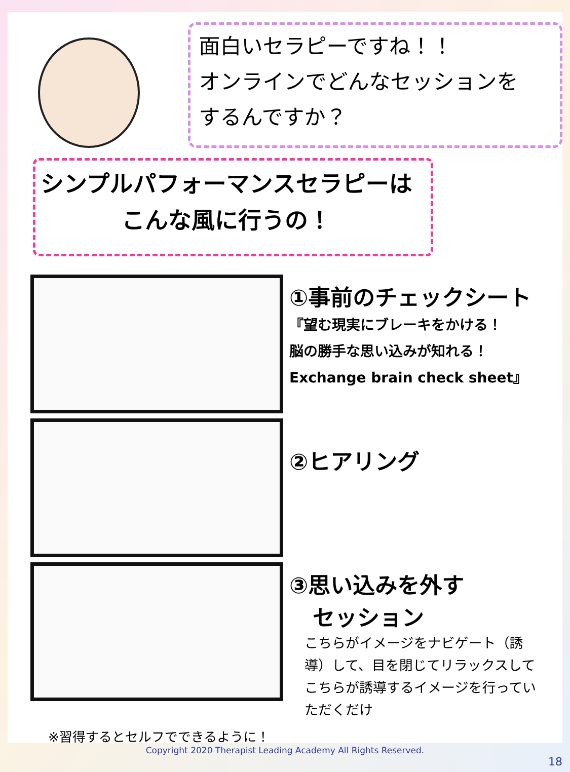面白いセラピーですね！！
オンラインでどんなセッションを
するんですか？
シンプルパフォーマンスセラピーは
こんな風に行うの！
①事前のチェックシート
『望む現実にブレーキをかける！
脳の勝手な思い込みが知れる！
Exchange brain check sheet』
②ヒアリング
③思い込みを外す
セッション
こちらがイメージをナビゲート（誘導）して、目を閉じてリラックスしてこちらが誘導するイメージを行っていただくだけ
※習得するとセルフでできるように！
Copyright 2020 Therapist Leading Academy All Rights Reserved.
18